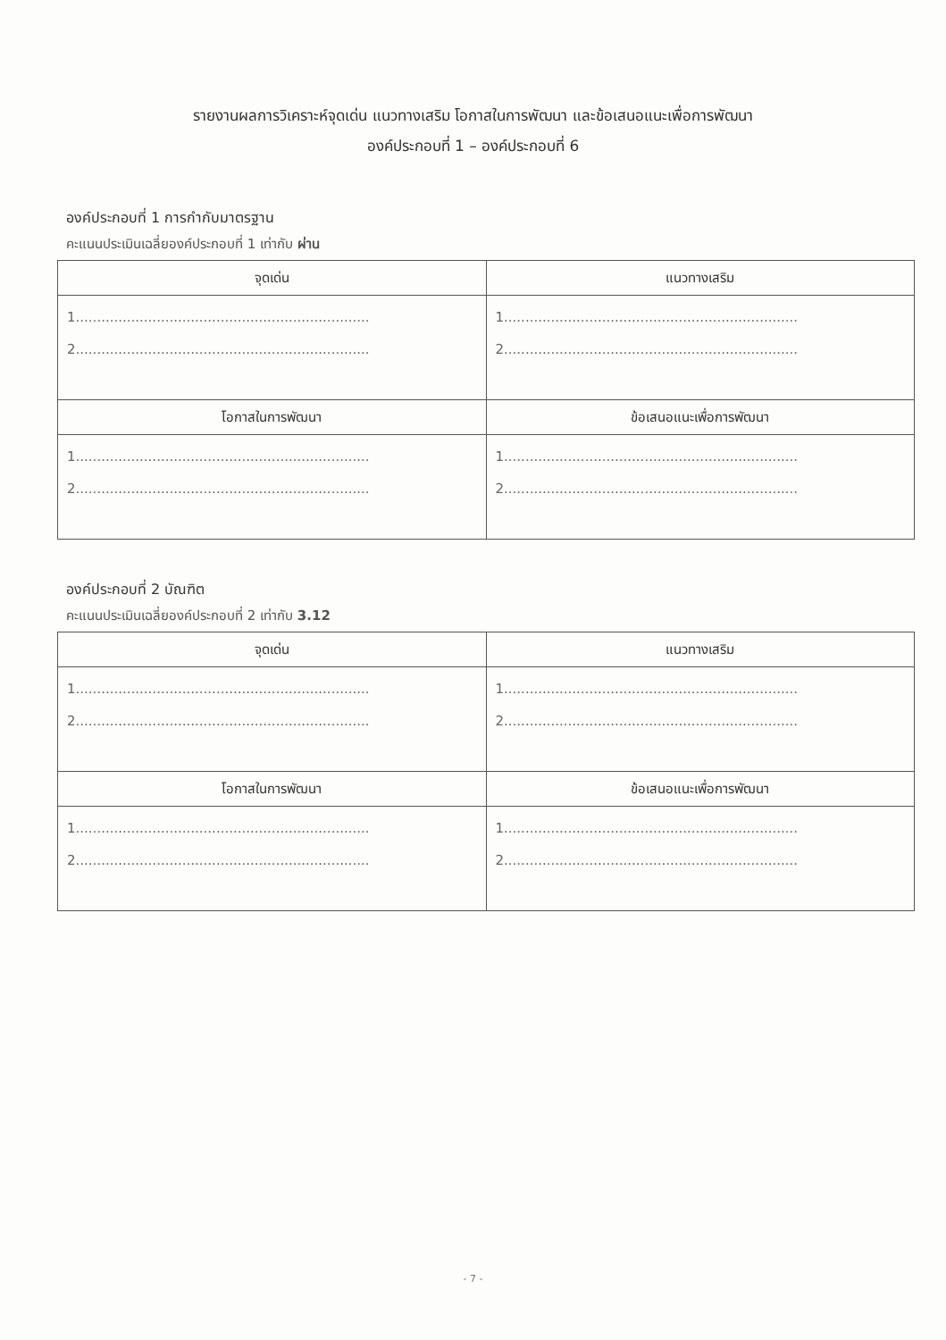รายงานผลการวิเคราะห์จุดเด่น แนวทางเสริม โอกาสในการพัฒนา และข้อเสนอแนะเพื่อการพัฒนา
องค์ประกอบที่ 1 – องค์ประกอบที่ 6
องค์ประกอบที่ 1 การกำกับมาตรฐาน
คะแนนประเมินเฉลี่ยองค์ประกอบที่ 1 เท่ากับ ผ่าน
| จุดเด่น | แนวทางเสริม |
| --- | --- |
| 1..................................................................... 2..................................................................... | 1..................................................................... 2..................................................................... |
| โอกาสในการพัฒนา | ข้อเสนอแนะเพื่อการพัฒนา |
| 1..................................................................... 2..................................................................... | 1..................................................................... 2..................................................................... |
องค์ประกอบที่ 2 บัณฑิต
คะแนนประเมินเฉลี่ยองค์ประกอบที่ 2 เท่ากับ 3.12
| จุดเด่น | แนวทางเสริม |
| --- | --- |
| 1..................................................................... 2..................................................................... | 1..................................................................... 2..................................................................... |
| โอกาสในการพัฒนา | ข้อเสนอแนะเพื่อการพัฒนา |
| 1..................................................................... 2..................................................................... | 1..................................................................... 2..................................................................... |
- 7 -